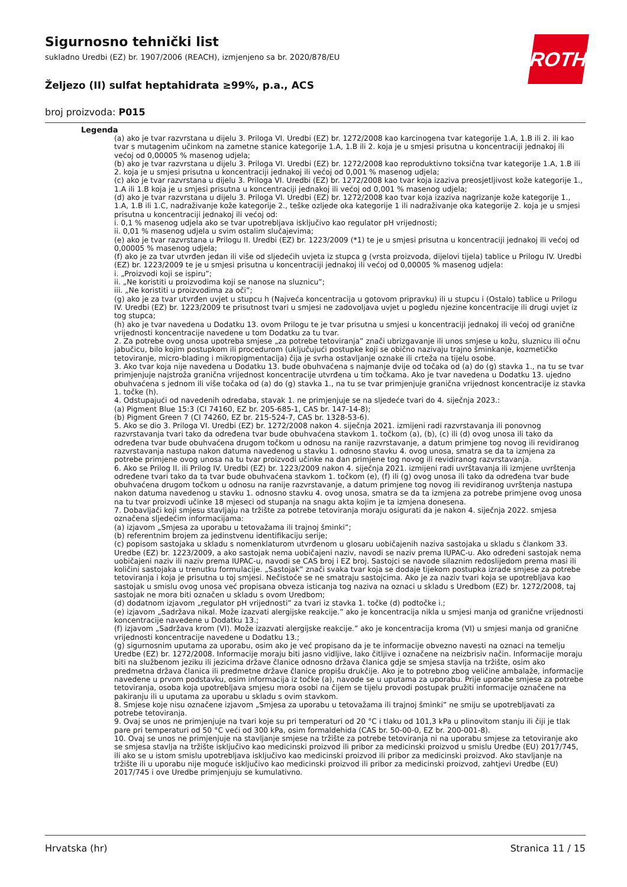Sigurnosno tehnički list
sukladno Uredbi (EZ) br. 1907/2006 (REACH), izmjenjeno sa br. 2020/878/EU
Željezo (II) sulfat heptahidrata ≥99%, p.a., ACS
broj proizvoda: P015
ROTH
Legenda
(a) ako je tvar razvrstana u dijelu 3. Priloga VI. Uredbi (EZ) br. 1272/2008 kao karcinogena tvar kategorije 1.A, 1.B ili 2. ili kao tvar s mutagenim učinkom na zametne stanice kategorije 1.A, 1.B ili 2. koja je u smjesi prisutna u koncentraciji jednakoj ili većoj od 0,00005 % masenog udjela;
(b) ako je tvar razvrstana u dijelu 3. Priloga VI. Uredbi (EZ) br. 1272/2008 kao reproduktivno toksična tvar kategorije 1.A, 1.B ili 2. koja je u smjesi prisutna u koncentraciji jednakoj ili većoj od 0,001 % masenog udjela;
(c) ako je tvar razvrstana u dijelu 3. Priloga VI. Uredbi (EZ) br. 1272/2008 kao tvar koja izaziva preosjetljivost kože kategorije 1., 1.A ili 1.B koja je u smjesi prisutna u koncentraciji jednakoj ili većoj od 0,001 % masenog udjela;
(d) ako je tvar razvrstana u dijelu 3. Priloga VI. Uredbi (EZ) br. 1272/2008 kao tvar koja izaziva nagrizanje kože kategorije 1., 1.A, 1.B ili 1.C, nadraživanje kože kategorije 2., teške ozljede oka kategorije 1 ili nadraživanje oka kategorije 2. koja je u smjesi prisutna u koncentraciji jednakoj ili većoj od:
i. 0,1 % masenog udjela ako se tvar upotrebljava isključivo kao regulator pH vrijednosti;
ii. 0,01 % masenog udjela u svim ostalim slučajevima;
(e) ako je tvar razvrstana u Prilogu II. Uredbi (EZ) br. 1223/2009 (*1) te je u smjesi prisutna u koncentraciji jednakoj ili većoj od 0,00005 % masenog udjela;
(f) ako je za tvar utvrđen jedan ili više od sljedećih uvjeta iz stupca g (vrsta proizvoda, dijelovi tijela) tablice u Prilogu IV. Uredbi (EZ) br. 1223/2009 te je u smjesi prisutna u koncentraciji jednakoj ili većoj od 0,00005 % masenog udjela:
i. „Proizvodi koji se ispiru”;
ii. „Ne koristiti u proizvodima koji se nanose na sluznicu”;
iii. „Ne koristiti u proizvodima za oči”;
(g) ako je za tvar utvrđen uvjet u stupcu h (Najveća koncentracija u gotovom pripravku) ili u stupcu i (Ostalo) tablice u Prilogu IV. Uredbi (EZ) br. 1223/2009 te prisutnost tvari u smjesi ne zadovoljava uvjet u pogledu njezine koncentracije ili drugi uvjet iz tog stupca;
(h) ako je tvar navedena u Dodatku 13. ovom Prilogu te je tvar prisutna u smjesi u koncentraciji jednakoj ili većoj od granične vrijednosti koncentracije navedene u tom Dodatku za tu tvar.
2. Za potrebe ovog unosa upotreba smjese „za potrebe tetoviranja” znači ubrizgavanje ili unos smjese u kožu, sluznicu ili očnu jabučicu, bilo kojim postupkom ili procedurom (uključujući postupke koji se obično nazivaju trajno šminkanje, kozmetičko tetoviranje, micro-blading i mikropigmentacija) čija je svrha ostavljanje oznake ili crteža na tijelu osobe.
3. Ako tvar koja nije navedena u Dodatku 13. bude obuhvaćena s najmanje dvije od točaka od (a) do (g) stavka 1., na tu se tvar primjenjuje najstroža granična vrijednost koncentracije utvrđena u tim točkama. Ako je tvar navedena u Dodatku 13. ujedno obuhvaćena s jednom ili više točaka od (a) do (g) stavka 1., na tu se tvar primjenjuje granična vrijednost koncentracije iz stavka 1. točke (h).
4. Odstupajući od navedenih odredaba, stavak 1. ne primjenjuje se na sljedeće tvari do 4. siječnja 2023.:
(a) Pigment Blue 15:3 (CI 74160, EZ br. 205-685-1, CAS br. 147-14-8);
(b) Pigment Green 7 (CI 74260, EZ br. 215-524-7, CAS br. 1328-53-6).
5. Ako se dio 3. Priloga VI. Uredbi (EZ) br. 1272/2008 nakon 4. siječnja 2021. izmijeni radi razvrstavanja ili ponovnog razvrstavanja tvari tako da određena tvar bude obuhvaćena stavkom 1. točkom (a), (b), (c) ili (d) ovog unosa ili tako da određena tvar bude obuhvaćena drugom točkom u odnosu na ranije razvrstavanje, a datum primjene tog novog ili revidiranog razvrstavanja nastupa nakon datuma navedenog u stavku 1. odnosno stavku 4. ovog unosa, smatra se da ta izmjena za potrebe primjene ovog unosa na tu tvar proizvodi učinke na dan primjene tog novog ili revidiranog razvrstavanja.
6. Ako se Prilog II. ili Prilog IV. Uredbi (EZ) br. 1223/2009 nakon 4. siječnja 2021. izmijeni radi uvrštavanja ili izmjene uvrštenja određene tvari tako da ta tvar bude obuhvaćena stavkom 1. točkom (e), (f) ili (g) ovog unosa ili tako da određena tvar bude obuhvaćena drugom točkom u odnosu na ranije razvrstavanje, a datum primjene tog novog ili revidiranog uvrštenja nastupa nakon datuma navedenog u stavku 1. odnosno stavku 4. ovog unosa, smatra se da ta izmjena za potrebe primjene ovog unosa na tu tvar proizvodi učinke 18 mjeseci od stupanja na snagu akta kojim je ta izmjena donesena.
7. Dobavljači koji smjesu stavljaju na tržište za potrebe tetoviranja moraju osigurati da je nakon 4. siječnja 2022. smjesa označena sljedećim informacijama:
(a) izjavom „Smjesa za uporabu u tetovažama ili trajnoj šminki”;
(b) referentnim brojem za jedinstvenu identifikaciju serije;
(c) popisom sastojaka u skladu s nomenklaturom utvrđenom u glosaru uobičajenih naziva sastojaka u skladu s člankom 33. Uredbe (EZ) br. 1223/2009, a ako sastojak nema uobičajeni naziv, navodi se naziv prema IUPAC-u. Ako određeni sastojak nema uobičajeni naziv ili naziv prema IUPAC-u, navodi se CAS broj i EZ broj. Sastojci se navode silaznim redoslijedom prema masi ili količini sastojaka u trenutku formulacije. „Sastojak” znači svaka tvar koja se dodaje tijekom postupka izrade smjese za potrebe tetoviranja i koja je prisutna u toj smjesi. Nečistoće se ne smatraju sastojcima. Ako je za naziv tvari koja se upotrebljava kao sastojak u smislu ovog unosa već propisana obveza isticanja tog naziva na oznaci u skladu s Uredbom (EZ) br. 1272/2008, taj sastojak ne mora biti označen u skladu s ovom Uredbom;
(d) dodatnom izjavom „regulator pH vrijednosti” za tvari iz stavka 1. točke (d) podtočke i.;
(e) izjavom „Sadržava nikal. Može izazvati alergijske reakcije.” ako je koncentracija nikla u smjesi manja od granične vrijednosti koncentracije navedene u Dodatku 13.;
(f) izjavom „Sadržava krom (VI). Može izazvati alergijske reakcije.” ako je koncentracija kroma (VI) u smjesi manja od granične vrijednosti koncentracije navedene u Dodatku 13.;
(g) sigurnosnim uputama za uporabu, osim ako je već propisano da je te informacije obvezno navesti na oznaci na temelju Uredbe (EZ) br. 1272/2008. Informacije moraju biti jasno vidljive, lako čitljive i označene na neizbrisiv način. Informacije moraju biti na službenom jeziku ili jezicima države članice odnosno država članica gdje se smjesa stavlja na tržište, osim ako predmetna država članica ili predmetne države članice propišu drukčije. Ako je to potrebno zbog veličine ambalaže, informacije navedene u prvom podstavku, osim informacija iz točke (a), navode se u uputama za uporabu. Prije uporabe smjese za potrebe tetoviranja, osoba koja upotrebljava smjesu mora osobi na čijem se tijelu provodi postupak pružiti informacije označene na pakiranju ili u uputama za uporabu u skladu s ovim stavkom.
8. Smjese koje nisu označene izjavom „Smjesa za uporabu u tetovažama ili trajnoj šminki” ne smiju se upotrebljavati za potrebe tetoviranja.
9. Ovaj se unos ne primjenjuje na tvari koje su pri temperaturi od 20 °C i tlaku od 101,3 kPa u plinovitom stanju ili čiji je tlak pare pri temperaturi od 50 °C veći od 300 kPa, osim formaldehida (CAS br. 50-00-0, EZ br. 200-001-8).
10. Ovaj se unos ne primjenjuje na stavljanje smjese na tržište za potrebe tetoviranja ni na uporabu smjese za tetoviranje ako se smjesa stavlja na tržište isključivo kao medicinski proizvod ili pribor za medicinski proizvod u smislu Uredbe (EU) 2017/745, ili ako se u istom smislu upotrebljava isključivo kao medicinski proizvod ili pribor za medicinski proizvod. Ako stavljanje na tržište ili u uporabu nije moguće isključivo kao medicinski proizvod ili pribor za medicinski proizvod, zahtjevi Uredbe (EU) 2017/745 i ove Uredbe primjenjuju se kumulativno.
Hrvatska (hr) Stranica 11 / 15